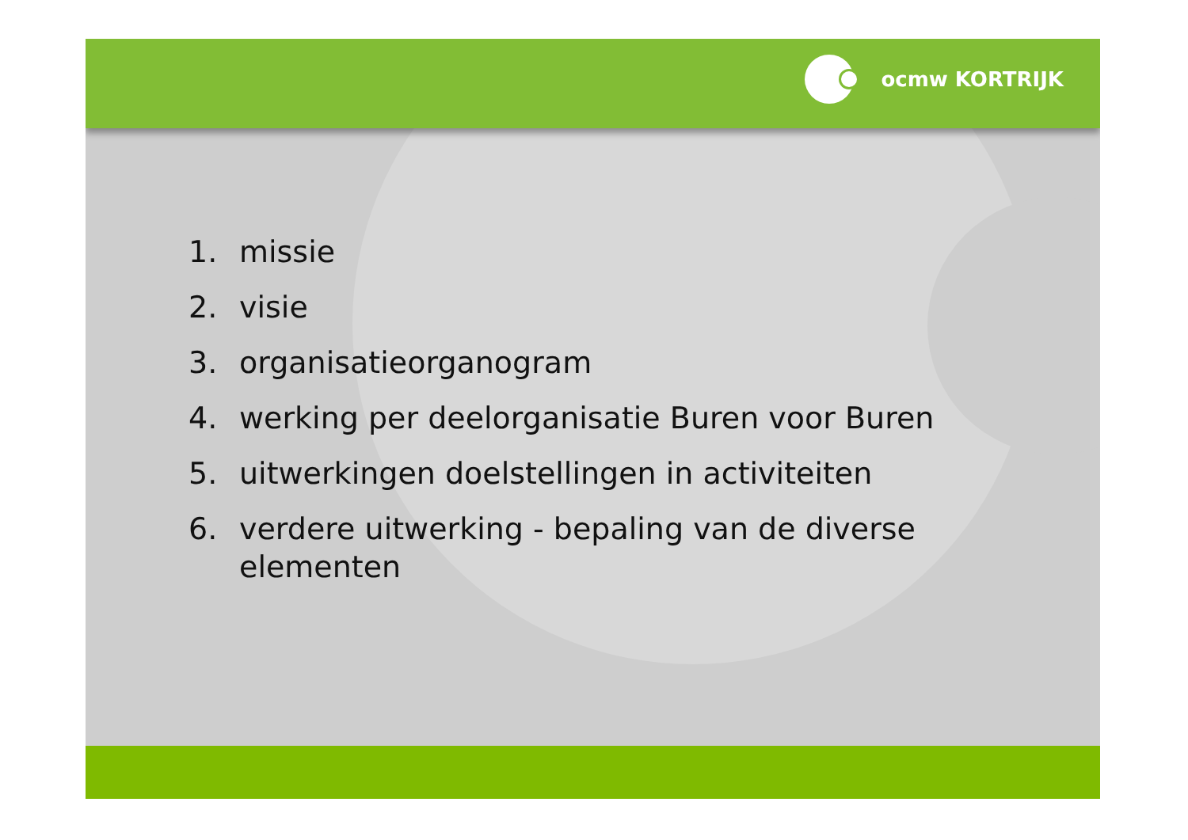ocmw KORTRIJK
1. missie
2. visie
3. organisatieorganogram
4. werking per deelorganisatie Buren voor Buren
5. uitwerkingen doelstellingen in activiteiten
6. verdere uitwerking - bepaling van de diverse elementen